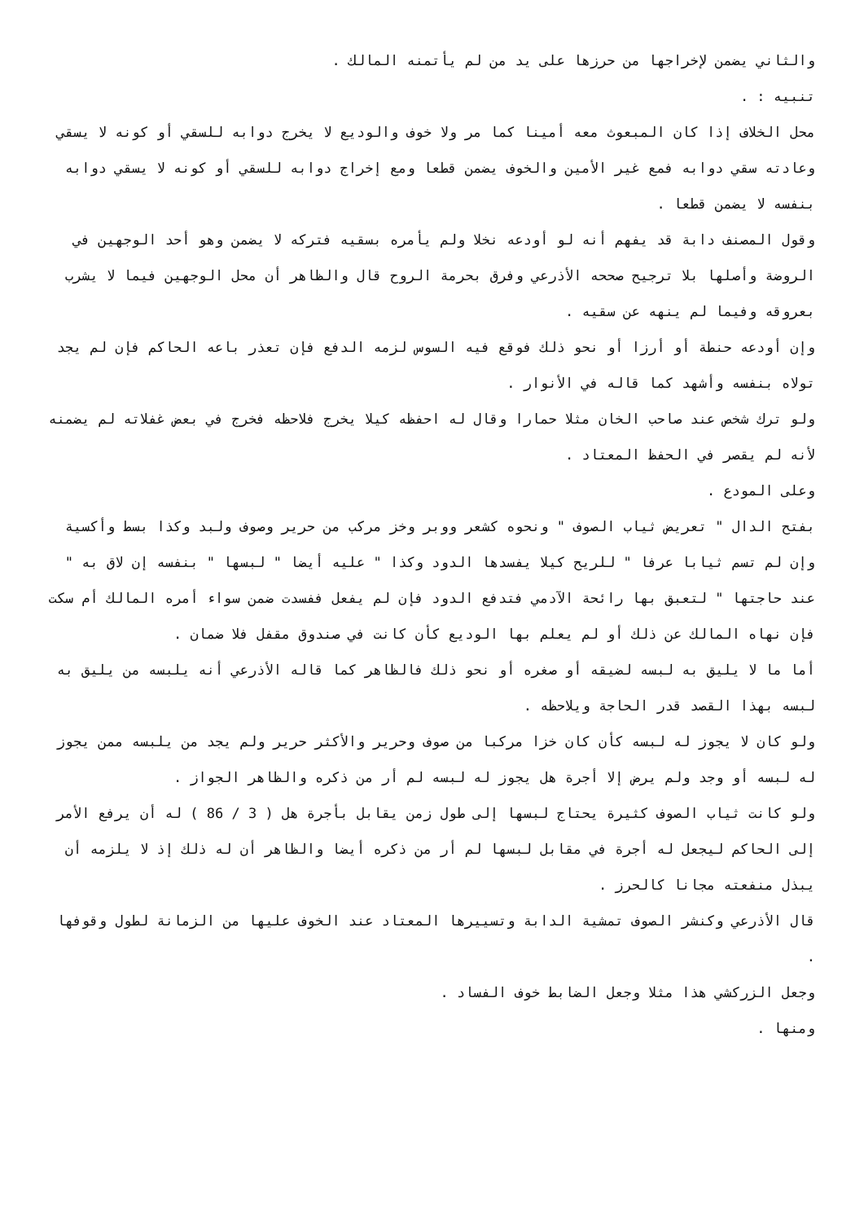والثاني يضمن لإخراجها من حرزها على يد من لم يأتمنه المالك .
تنبيه : .
محل الخلاف إذا كان المبعوث معه أمينا كما مر ولا خوف والوديع لا يخرج دوابه للسقي أو كونه لا يسقي وعادته سقي دوابه فمع غير الأمين والخوف يضمن قطعا ومع إخراج دوابه للسقي أو كونه لا يسقي دوابه بنفسه لا يضمن قطعا .
وقول المصنف دابة قد يفهم أنه لو أودعه نخلا ولم يأمره بسقيه فتركه لا يضمن وهو أحد الوجهين في الروضة وأصلها بلا ترجيح صححه الأذرعي وفرق بحرمة الروح قال والظاهر أن محل الوجهين فيما لا يشرب بعروقه وفيما لم ينهه عن سقيه .
وإن أودعه حنطة أو أرزا أو نحو ذلك فوقع فيه السوس لزمه الدفع فإن تعذر باعه الحاكم فإن لم يجد تولاه بنفسه وأشهد كما قاله في الأنوار .
ولو ترك شخص عند صاحب الخان مثلا حمارا وقال له احفظه كيلا يخرج فلاحظه فخرج في بعض غفلاته لم يضمنه لأنه لم يقصر في الحفظ المعتاد .
وعلى المودع .
بفتح الدال " تعريض ثياب الصوف " ونحوه كشعر ووبر وخز مركب من حرير وصوف ولبد وكذا بسط وأكسية وإن لم تسم ثيابا عرفا " للريح كيلا يفسدها الدود وكذا " عليه أيضا " لبسها " بنفسه إن لاق به " عند حاجتها " لتعبق بها رائحة الآدمي فتدفع الدود فإن لم يفعل ففسدت ضمن سواء أمره المالك أم سكت فإن نهاه المالك عن ذلك أو لم يعلم بها الوديع كأن كانت في صندوق مقفل فلا ضمان .
أما ما لا يليق به لبسه لضيقه أو صغره أو نحو ذلك فالظاهر كما قاله الأذرعي أنه يلبسه من يليق به لبسه بهذا القصد قدر الحاجة ويلاحظه .
ولو كان لا يجوز له لبسه كأن كان خزا مركبا من صوف وحرير والأكثر حرير ولم يجد من يلبسه ممن يجوز له لبسه أو وجد ولم يرض إلا أجرة هل يجوز له لبسه لم أر من ذكره والظاهر الجواز .
ولو كانت ثياب الصوف كثيرة يحتاج لبسها إلى طول زمن يقابل بأجرة هل ( 3 / 86 ) له أن يرفع الأمر إلى الحاكم ليجعل له أجرة في مقابل لبسها لم أر من ذكره أيضا والظاهر أن له ذلك إذ لا يلزمه أن يبذل منفعته مجانا كالحرز .
قال الأذرعي وكنشر الصوف تمشية الدابة وتسييرها المعتاد عند الخوف عليها من الزمانة لطول وقوفها .
وجعل الزركشي هذا مثلا وجعل الضابط خوف الفساد .
ومنها .